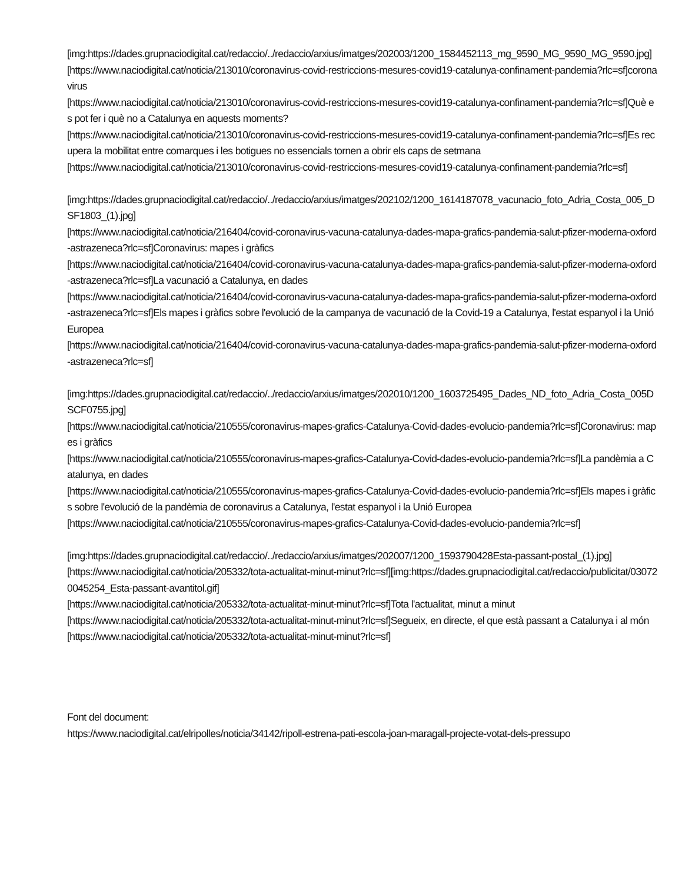[img:https://dades.grupnaciodigital.cat/redaccio/../redaccio/arxius/imatges/202003/1200_1584452113_mg_9590_MG_9590_MG_9590.jpg]
[https://www.naciodigital.cat/noticia/213010/coronavirus-covid-restriccions-mesures-covid19-catalunya-confinament-pandemia?rlc=sf]coronavirus
[https://www.naciodigital.cat/noticia/213010/coronavirus-covid-restriccions-mesures-covid19-catalunya-confinament-pandemia?rlc=sf]Què es pot fer i què no a Catalunya en aquests moments?
[https://www.naciodigital.cat/noticia/213010/coronavirus-covid-restriccions-mesures-covid19-catalunya-confinament-pandemia?rlc=sf]Es recupera la mobilitat entre comarques i les botigues no essencials tornen a obrir els caps de setmana
[https://www.naciodigital.cat/noticia/213010/coronavirus-covid-restriccions-mesures-covid19-catalunya-confinament-pandemia?rlc=sf]
[img:https://dades.grupnaciodigital.cat/redaccio/../redaccio/arxius/imatges/202102/1200_1614187078_vacunacio_foto_Adria_Costa_005_DSF1803_(1).jpg]
[https://www.naciodigital.cat/noticia/216404/covid-coronavirus-vacuna-catalunya-dades-mapa-grafics-pandemia-salut-pfizer-moderna-oxford-astrazeneca?rlc=sf]Coronavirus: mapes i gràfics
[https://www.naciodigital.cat/noticia/216404/covid-coronavirus-vacuna-catalunya-dades-mapa-grafics-pandemia-salut-pfizer-moderna-oxford-astrazeneca?rlc=sf]La vacunació a Catalunya, en dades
[https://www.naciodigital.cat/noticia/216404/covid-coronavirus-vacuna-catalunya-dades-mapa-grafics-pandemia-salut-pfizer-moderna-oxford-astrazeneca?rlc=sf]Els mapes i gràfics sobre l'evolució de la campanya de vacunació de la Covid-19 a Catalunya, l'estat espanyol i la Unió Europea
[https://www.naciodigital.cat/noticia/216404/covid-coronavirus-vacuna-catalunya-dades-mapa-grafics-pandemia-salut-pfizer-moderna-oxford-astrazeneca?rlc=sf]
[img:https://dades.grupnaciodigital.cat/redaccio/../redaccio/arxius/imatges/202010/1200_1603725495_Dades_ND_foto_Adria_Costa_005DSCF0755.jpg]
[https://www.naciodigital.cat/noticia/210555/coronavirus-mapes-grafics-Catalunya-Covid-dades-evolucio-pandemia?rlc=sf]Coronavirus: mapes i gràfics
[https://www.naciodigital.cat/noticia/210555/coronavirus-mapes-grafics-Catalunya-Covid-dades-evolucio-pandemia?rlc=sf]La pandèmia a Catalunya, en dades
[https://www.naciodigital.cat/noticia/210555/coronavirus-mapes-grafics-Catalunya-Covid-dades-evolucio-pandemia?rlc=sf]Els mapes i gràfics sobre l'evolució de la pandèmia de coronavirus a Catalunya, l'estat espanyol i la Unió Europea
[https://www.naciodigital.cat/noticia/210555/coronavirus-mapes-grafics-Catalunya-Covid-dades-evolucio-pandemia?rlc=sf]
[img:https://dades.grupnaciodigital.cat/redaccio/../redaccio/arxius/imatges/202007/1200_1593790428Esta-passant-postal_(1).jpg]
[https://www.naciodigital.cat/noticia/205332/tota-actualitat-minut-minut?rlc=sf][img:https://dades.grupnaciodigital.cat/redaccio/publicitat/030720045254_Esta-passant-avantitol.gif]
[https://www.naciodigital.cat/noticia/205332/tota-actualitat-minut-minut?rlc=sf]Tota l'actualitat, minut a minut
[https://www.naciodigital.cat/noticia/205332/tota-actualitat-minut-minut?rlc=sf]Segueix, en directe, el que està passant a Catalunya i al món [https://www.naciodigital.cat/noticia/205332/tota-actualitat-minut-minut?rlc=sf]
Font del document:
https://www.naciodigital.cat/elripolles/noticia/34142/ripoll-estrena-pati-escola-joan-maragall-projecte-votat-dels-pressupo